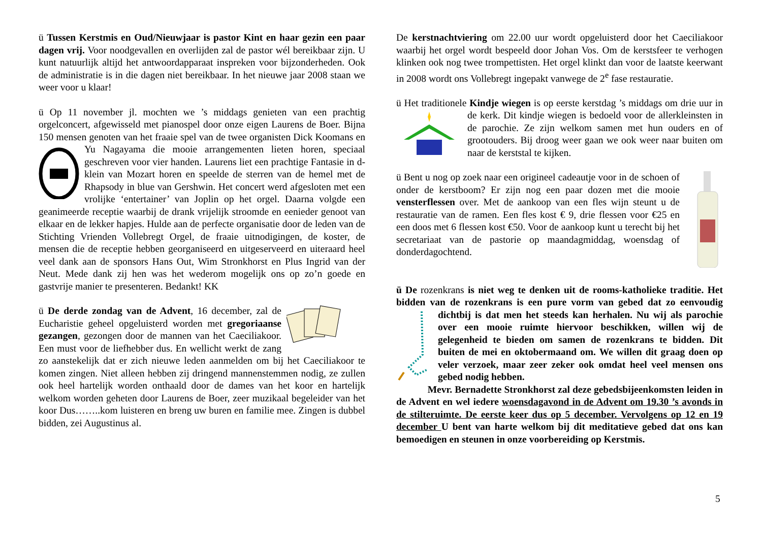ü Tussen Kerstmis en Oud/Nieuwjaar is pastor Kint en haar gezin een paar dagen vrij. Voor noodgevallen en overlijden zal de pastor wél bereikbaar zijn. U kunt natuurlijk altijd het antwoordapparaat inspreken voor bijzonderheden. Ook de administratie is in die dagen niet bereikbaar. In het nieuwe jaar 2008 staan we weer voor u klaar!
ü Op 11 november jl. mochten we ’s middags genieten van een prachtig orgelconcert, afgewisseld met pianospel door onze eigen Laurens de Boer. Bijna 150 mensen genoten van het fraaie spel van de twee organisten Dick Koomans en Yu Nagayama die mooie arrangementen lieten horen, speciaal geschreven voor vier handen. Laurens liet een prachtige Fantasie in d-klein van Mozart horen en speelde de sterren van de hemel met de Rhapsody in blue van Gershwin. Het concert werd afgesloten met een vrolijke ‘entertainer’ van Joplin op het orgel. Daarna volgde een geanimeerde receptie waarbij de drank vrijelijk stroomde en eenieder genoot van elkaar en de lekker hapjes. Hulde aan de perfecte organisatie door de leden van de Stichting Vrienden Vollebregt Orgel, de fraaie uitnodigingen, de koster, de mensen die de receptie hebben georganiseerd en uitgeserveerd en uiteraard heel veel dank aan de sponsors Hans Out, Wim Stronkhorst en Plus Ingrid van der Neut. Mede dank zij hen was het wederom mogelijk ons op zo’n goede en gastvrije manier te presenteren. Bedankt! KK
ü De derde zondag van de Advent, 16 december, zal de Eucharistie geheel opgeluisterd worden met gregoriaanse gezangen, gezongen door de mannen van het Caeciliakoor. Een must voor de liefhebber dus. En wellicht werkt de zang zo aanstekelijk dat er zich nieuwe leden aanmelden om bij het Caeciliakoor te komen zingen. Niet alleen hebben zij dringend mannenstemmen nodig, ze zullen ook heel hartelijk worden onthaald door de dames van het koor en hartelijk welkom worden geheten door Laurens de Boer, zeer muzikaal begeleider van het koor Dus……..kom luisteren en breng uw buren en familie mee. Zingen is dubbel bidden, zei Augustinus al.
De kerstnachtviering om 22.00 uur wordt opgeluisterd door het Caeciliakoor waarbij het orgel wordt bespeeld door Johan Vos. Om de kerstsfeer te verhogen klinken ook nog twee trompettisten. Het orgel klinkt dan voor de laatste keerwant in 2008 wordt ons Vollebregt ingepakt vanwege de 2<sup>e</sup> fase restauratie.
ü Het traditionele Kindje wiegen is op eerste kerstdag ’s middags om drie uur in de kerk. Dit kindje wiegen is bedoeld voor de allerkleinsten in de parochie. Ze zijn welkom samen met hun ouders en of grootouders. Bij droog weer gaan we ook weer naar buiten om naar de kerststal te kijken.
ü Bent u nog op zoek naar een origineel cadeautje voor in de schoen of onder de kerstboom? Er zijn nog een paar dozen met die mooie vensterflessen over. Met de aankoop van een fles wijn steunt u de restauratie van de ramen. Een fles kost € 9, drie flessen voor €25 en een doos met 6 flessen kost €50. Voor de aankoop kunt u terecht bij het secretariaat van de pastorie op maandagmiddag, woensdag of donderdagochtend.
ü De rozenkrans is niet weg te denken uit de rooms-katholieke traditie. Het bidden van de rozenkrans is een pure vorm van gebed dat zo eenvoudig dichtbij is dat men het steeds kan herhalen. Nu wij als parochie over een mooie ruimte hiervoor beschikken, willen wij de gelegenheid te bieden om samen de rozenkrans te bidden. Dit buiten de mei en oktobermaand om. We willen dit graag doen op veler verzoek, maar zeer zeker ook omdat heel veel mensen ons gebed nodig hebben.
Mevr. Bernadette Stronkhorst zal deze gebedsbijeenkomsten leiden in de Advent en wel iedere woensdagavond in de Advent om 19.30 ’s avonds in de stilteruimte. De eerste keer dus op 5 december. Vervolgens op 12 en 19 december U bent van harte welkom bij dit meditatieve gebed dat ons kan bemoedigen en steunen in onze voorbereiding op Kerstmis.
5